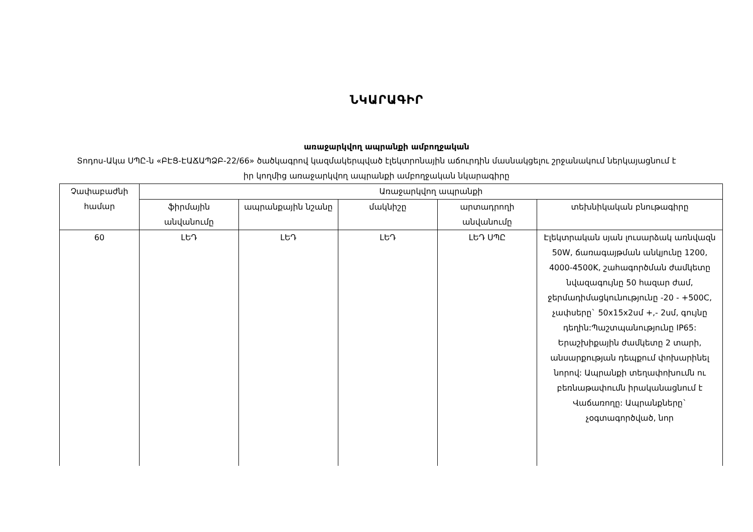ՆԿԱՐԱԳԻՐ
առաջարկվող ապրանքի ամբողջական
Տոդոս-Ակա ՍՊԸ-ն «ԲԷՑ-ԷԱՃԱՊՁԲ-22/66» ծածկագրով կազմակերպված էլեկտրոնային աճուրդին մասնակցելու շրջանակում ներկայացնում է իր կողմից առաջարկվող ապրանքի ամբողջական նկարագիրը
| Չափաբաժնի համար | Առաջարկվող ապրանքի | | | | |
| --- | --- | --- | --- | --- | --- |
| | ֆիրմային անվանումը | ապրանքային նշանը | մակնիշը | արտադրողի անվանումը | տեխնիկական բնութագիրը |
| 60 | ԼԵԴ | ԼԵԴ | ԼԵԴ | ԼԵԴ ՍՊԸ | Էլեկտրական սյան լուսարձակ առնվազն 50W, ճառագայթման անկյունը 1200, 4000-4500K, շահագործման ժամկետը նվազագույնը 50 հազար ժամ, ջերմադիմացկունությունը -20 - +500C, չափսերը` 50x15x2սմ +,- 2սմ, գույնը դեղին:Պաշտպանությունը IP65: Երաշխիքային ժամկետը 2 տարի, անսարքության դեպքում փոխարինել նորով: Ապրանքի տեղափոխումն ու բեռնաթափումն իրականացնում է Վաճառողը: Ապրանքները` չօգտագործված, նոր |